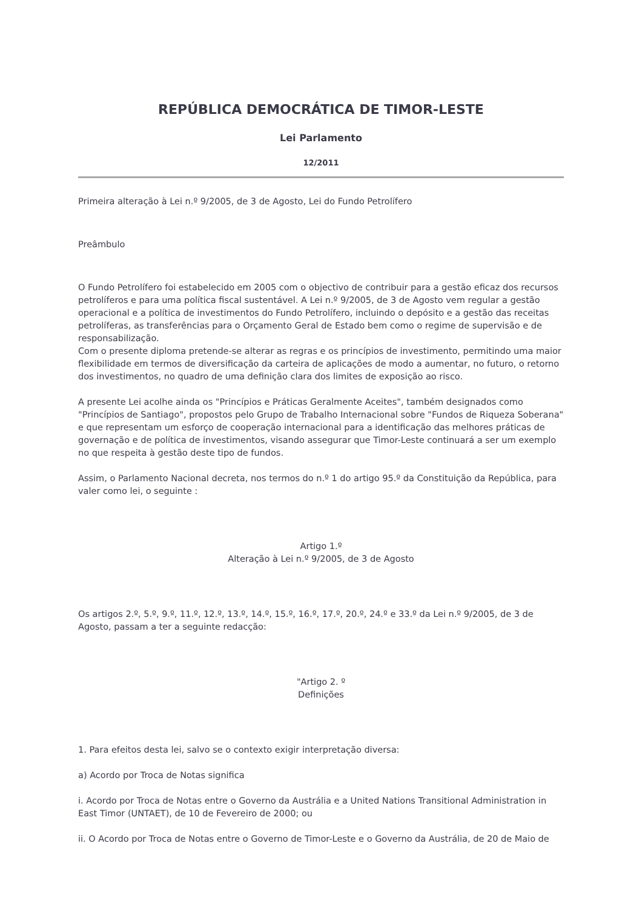REPÚBLICA DEMOCRÁTICA DE TIMOR-LESTE
Lei Parlamento
12/2011
Primeira alteração à Lei n.º 9/2005, de 3 de Agosto, Lei do Fundo Petrolífero
Preâmbulo
O Fundo Petrolífero foi estabelecido em 2005 com o objectivo de contribuir para a gestão eficaz dos recursos petrolíferos e para uma política fiscal sustentável. A Lei n.º 9/2005, de 3 de Agosto vem regular a gestão operacional e a política de investimentos do Fundo Petrolífero, incluindo o depósito e a gestão das receitas petrolíferas, as transferências para o Orçamento Geral de Estado bem como o regime de supervisão e de responsabilização.
Com o presente diploma pretende-se alterar as regras e os princípios de investimento, permitindo uma maior flexibilidade em termos de diversificação da carteira de aplicações de modo a aumentar, no futuro, o retorno dos investimentos, no quadro de uma definição clara dos limites de exposição ao risco.
A presente Lei acolhe ainda os "Princípios e Práticas Geralmente Aceites", também designados como "Princípios de Santiago", propostos pelo Grupo de Trabalho Internacional sobre "Fundos de Riqueza Soberana" e que representam um esforço de cooperação internacional para a identificação das melhores práticas de governação e de política de investimentos, visando assegurar que Timor-Leste continuará a ser um exemplo no que respeita à gestão deste tipo de fundos.
Assim, o Parlamento Nacional decreta, nos termos do n.º 1 do artigo 95.º da Constituição da República, para valer como lei, o seguinte :
Artigo 1.º
Alteração à Lei n.º 9/2005, de 3 de Agosto
Os artigos 2.º, 5.º, 9.º, 11.º, 12.º, 13.º, 14.º, 15.º, 16.º, 17.º, 20.º, 24.º e 33.º da Lei n.º 9/2005, de 3 de Agosto, passam a ter a seguinte redacção:
"Artigo 2. º
Definições
1. Para efeitos desta lei, salvo se o contexto exigir interpretação diversa:
a) Acordo por Troca de Notas significa
i. Acordo por Troca de Notas entre o Governo da Austrália e a United Nations Transitional Administration in East Timor (UNTAET), de 10 de Fevereiro de 2000; ou
ii. O Acordo por Troca de Notas entre o Governo de Timor-Leste e o Governo da Austrália, de 20 de Maio de